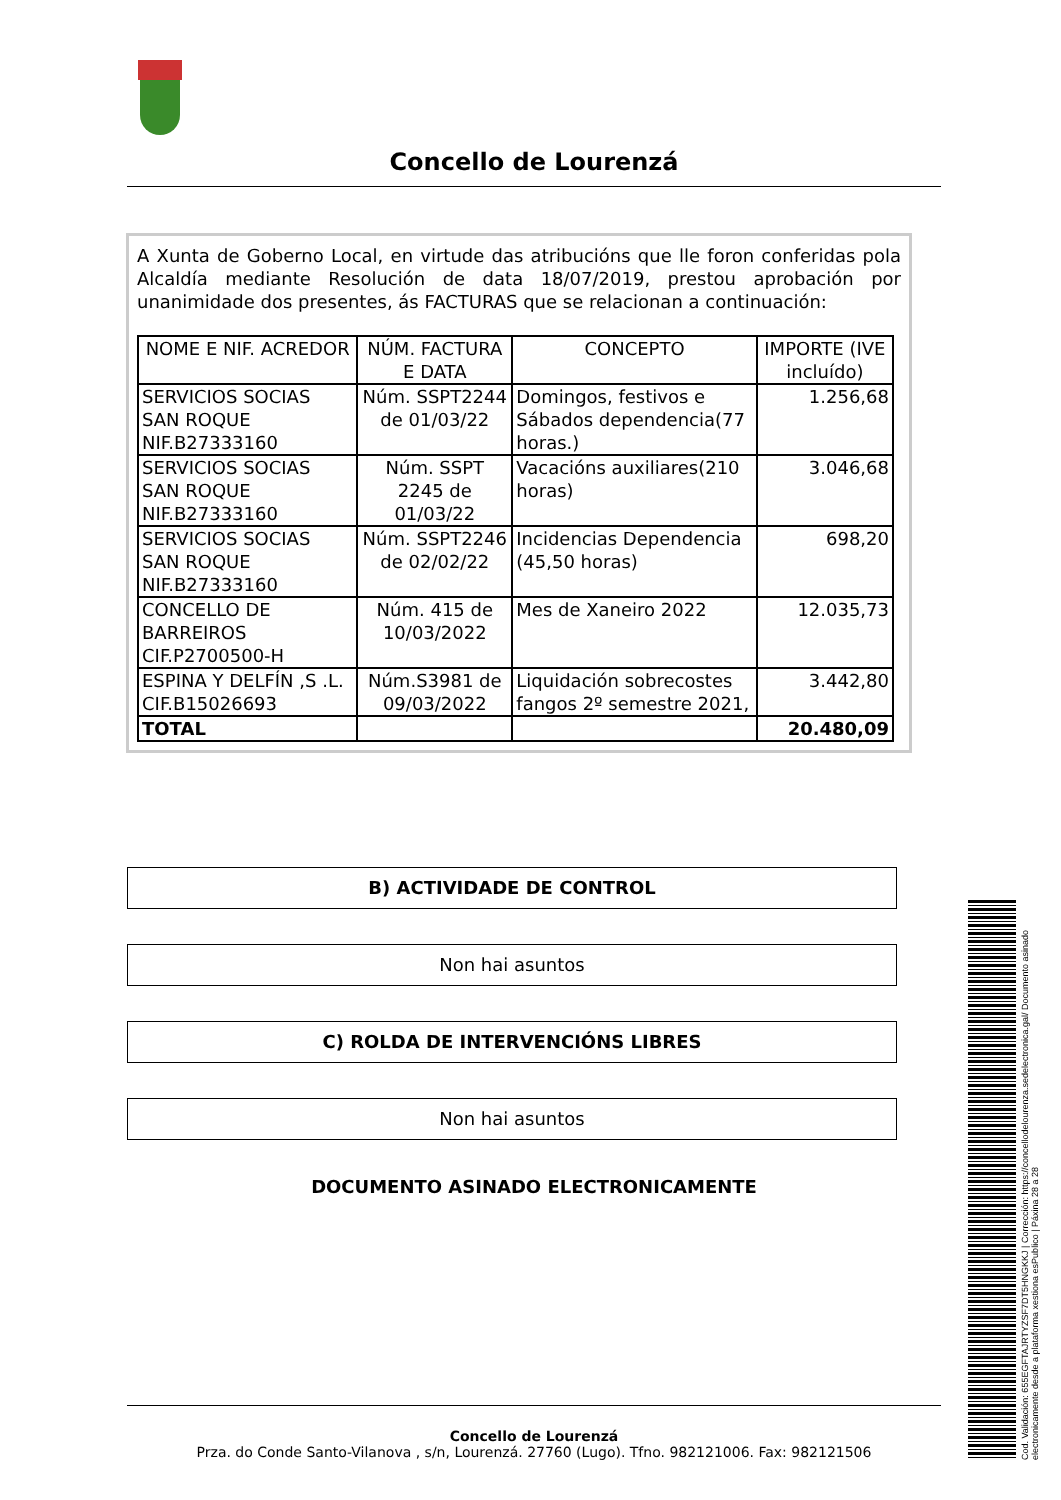Concello de Lourenzá
A Xunta de Goberno Local, en virtude das atribucións que lle foron conferidas pola Alcaldía mediante Resolución de data 18/07/2019, prestou aprobación por unanimidade dos presentes, ás FACTURAS que se relacionan a continuación:
| NOME E NIF. ACREDOR | NÚM. FACTURA E DATA | CONCEPTO | IMPORTE (IVE incluído) |
| --- | --- | --- | --- |
| SERVICIOS SOCIAS SAN ROQUE NIF.B27333160 | Núm. SSPT2244 de 01/03/22 | Domingos, festivos e Sábados dependencia(77 horas.) | 1.256,68 |
| SERVICIOS SOCIAS SAN ROQUE NIF.B27333160 | Núm. SSPT 2245 de 01/03/22 | Vacacións auxiliares(210 horas) | 3.046,68 |
| SERVICIOS SOCIAS SAN ROQUE NIF.B27333160 | Núm. SSPT2246 de 02/02/22 | Incidencias Dependencia (45,50 horas) | 698,20 |
| CONCELLO DE BARREIROS CIF.P2700500-H | Núm. 415 de 10/03/2022 | Mes de Xaneiro 2022 | 12.035,73 |
| ESPINA Y DELFÍN ,S .L. CIF.B15026693 | Núm.S3981 de 09/03/2022 | Liquidación sobrecostes fangos 2º semestre 2021, | 3.442,80 |
| TOTAL | | | 20.480,09 |
B) ACTIVIDADE DE CONTROL
Non hai asuntos
C) ROLDA DE INTERVENCIÓNS LIBRES
Non hai asuntos
DOCUMENTO ASINADO ELECTRONICAMENTE
Concello de Lourenzá
Prza. do Conde Santo-Vilanova , s/n, Lourenzá. 27760 (Lugo). Tfno. 982121006. Fax: 982121506
Cod. Validación: 655EGFTAJRTYZSF7DT5HNGKKJ | Corrección: https://concellodelourenza.sedelectronica.gal/ Documento asinado electronicamente desde a plataforma xestiona esPublico | Páxina 28 a 28